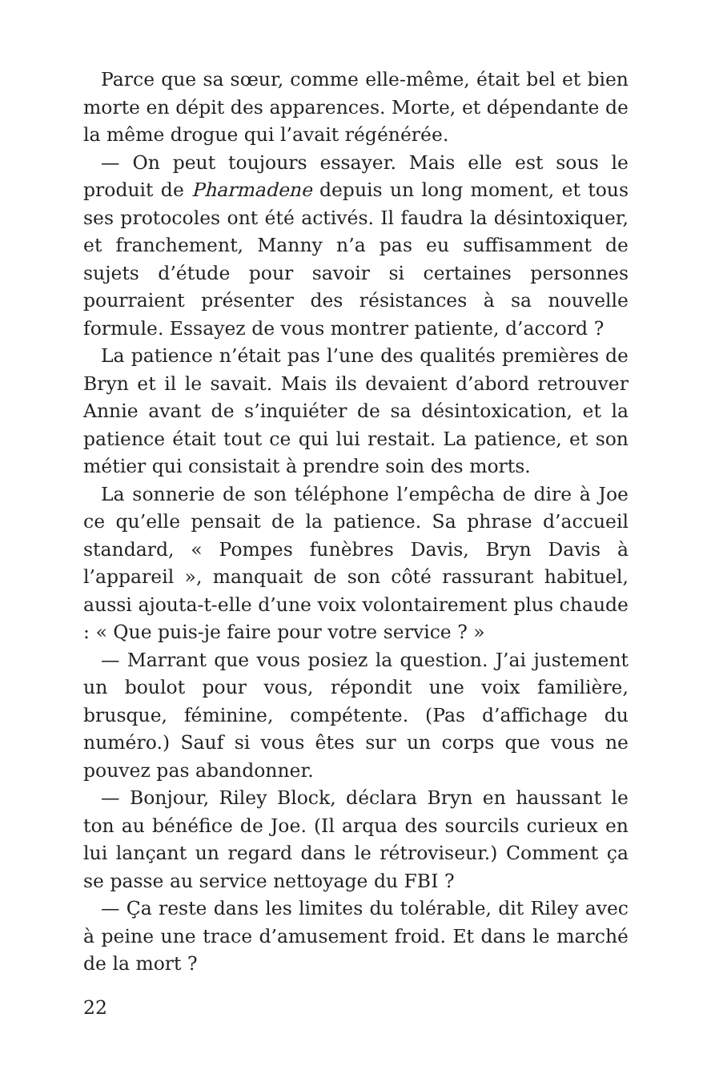Parce que sa sœur, comme elle-même, était bel et bien morte en dépit des apparences. Morte, et dépendante de la même drogue qui l’avait régénérée.
— On peut toujours essayer. Mais elle est sous le produit de Pharmadene depuis un long moment, et tous ses protocoles ont été activés. Il faudra la désintoxiquer, et franchement, Manny n’a pas eu suffisamment de sujets d’étude pour savoir si certaines personnes pourraient présenter des résistances à sa nouvelle formule. Essayez de vous montrer patiente, d’accord ?
La patience n’était pas l’une des qualités premières de Bryn et il le savait. Mais ils devaient d’abord retrouver Annie avant de s’inquiéter de sa désintoxication, et la patience était tout ce qui lui restait. La patience, et son métier qui consistait à prendre soin des morts.
La sonnerie de son téléphone l’empêcha de dire à Joe ce qu’elle pensait de la patience. Sa phrase d’accueil standard, « Pompes funèbres Davis, Bryn Davis à l’appareil », manquait de son côté rassurant habituel, aussi ajouta-t-elle d’une voix volontairement plus chaude : « Que puis-je faire pour votre service ? »
— Marrant que vous posiez la question. J’ai justement un boulot pour vous, répondit une voix familière, brusque, féminine, compétente. (Pas d’affichage du numéro.) Sauf si vous êtes sur un corps que vous ne pouvez pas abandonner.
— Bonjour, Riley Block, déclara Bryn en haussant le ton au bénéfice de Joe. (Il arqua des sourcils curieux en lui lançant un regard dans le rétroviseur.) Comment ça se passe au service nettoyage du FBI ?
— Ça reste dans les limites du tolérable, dit Riley avec à peine une trace d’amusement froid. Et dans le marché de la mort ?
22